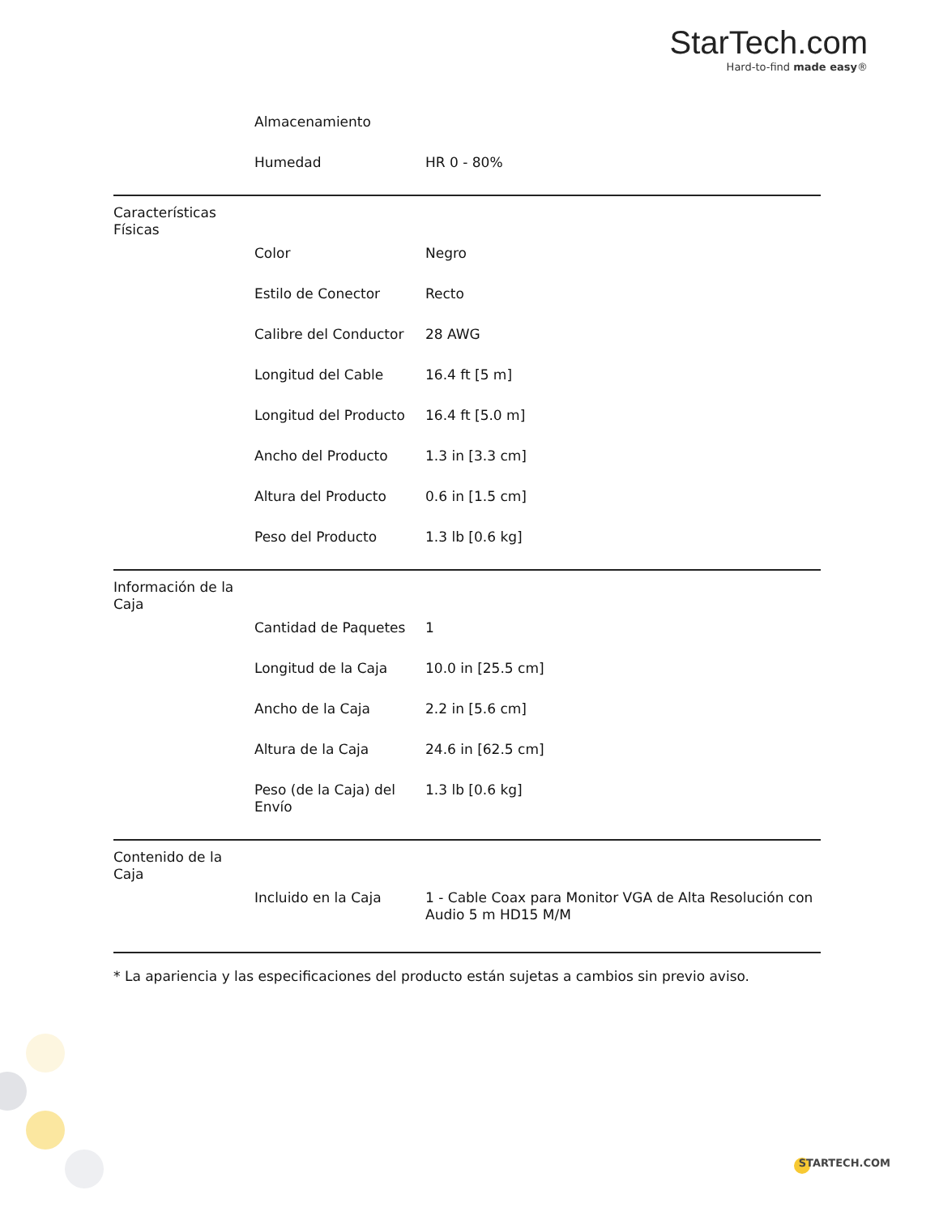StarTech.com
Hard-to-find made easy®
| | Almacenamiento | |
| | Humedad | HR 0 - 80% |
| Características Físicas | | |
| | Color | Negro |
| | Estilo de Conector | Recto |
| | Calibre del Conductor | 28 AWG |
| | Longitud del Cable | 16.4 ft [5 m] |
| | Longitud del Producto | 16.4 ft [5.0 m] |
| | Ancho del Producto | 1.3 in [3.3 cm] |
| | Altura del Producto | 0.6 in [1.5 cm] |
| | Peso del Producto | 1.3 lb [0.6 kg] |
| Información de la Caja | | |
| | Cantidad de Paquetes | 1 |
| | Longitud de la Caja | 10.0 in [25.5 cm] |
| | Ancho de la Caja | 2.2 in [5.6 cm] |
| | Altura de la Caja | 24.6 in [62.5 cm] |
| | Peso (de la Caja) del Envío | 1.3 lb [0.6 kg] |
| Contenido de la Caja | | |
| | Incluido en la Caja | 1 - Cable Coax para Monitor VGA de Alta Resolución con Audio 5 m HD15 M/M |
* La apariencia y las especificaciones del producto están sujetas a cambios sin previo aviso.
STARTECH.COM